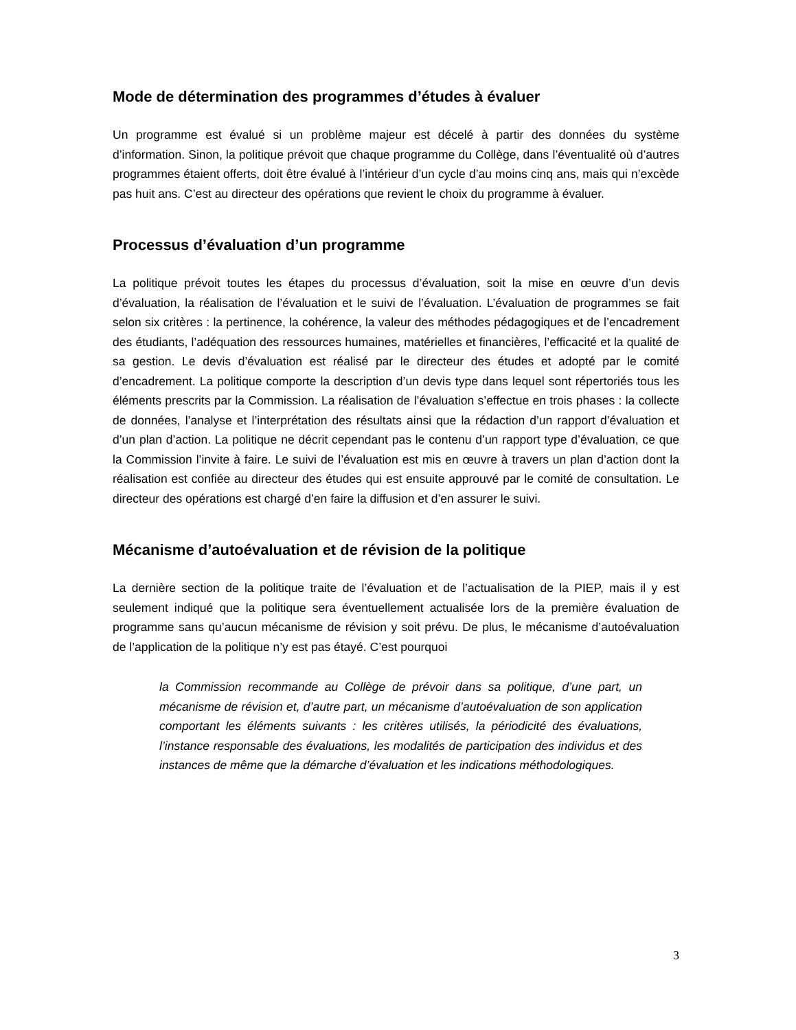Mode de détermination des programmes d’études à évaluer
Un programme est évalué si un problème majeur est décelé à partir des données du système d’information. Sinon, la politique prévoit que chaque programme du Collège, dans l’éventualité où d’autres programmes étaient offerts, doit être évalué à l’intérieur d’un cycle d’au moins cinq ans, mais qui n’excède pas huit ans. C’est au directeur des opérations que revient le choix du programme à évaluer.
Processus d’évaluation d’un programme
La politique prévoit toutes les étapes du processus d’évaluation, soit la mise en œuvre d’un devis d’évaluation, la réalisation de l’évaluation et le suivi de l’évaluation. L’évaluation de programmes se fait selon six critères : la pertinence, la cohérence, la valeur des méthodes pédagogiques et de l’encadrement des étudiants, l’adéquation des ressources humaines, matérielles et financières, l’efficacité et la qualité de sa gestion. Le devis d’évaluation est réalisé par le directeur des études et adopté par le comité d’encadrement. La politique comporte la description d’un devis type dans lequel sont répertoriés tous les éléments prescrits par la Commission. La réalisation de l’évaluation s’effectue en trois phases : la collecte de données, l’analyse et l’interprétation des résultats ainsi que la rédaction d’un rapport d’évaluation et d’un plan d’action. La politique ne décrit cependant pas le contenu d’un rapport type d’évaluation, ce que la Commission l’invite à faire. Le suivi de l’évaluation est mis en œuvre à travers un plan d’action dont la réalisation est confiée au directeur des études qui est ensuite approuvé par le comité de consultation. Le directeur des opérations est chargé d’en faire la diffusion et d’en assurer le suivi.
Mécanisme d’autoévaluation et de révision de la politique
La dernière section de la politique traite de l’évaluation et de l’actualisation de la PIEP, mais il y est seulement indiqué que la politique sera éventuellement actualisée lors de la première évaluation de programme sans qu’aucun mécanisme de révision y soit prévu. De plus, le mécanisme d’autoévaluation de l’application de la politique n’y est pas étayé. C’est pourquoi
la Commission recommande au Collège de prévoir dans sa politique, d’une part, un mécanisme de révision et, d’autre part, un mécanisme d’autoévaluation de son application comportant les éléments suivants : les critères utilisés, la périodicité des évaluations, l’instance responsable des évaluations, les modalités de participation des individus et des instances de même que la démarche d’évaluation et les indications méthodologiques.
3